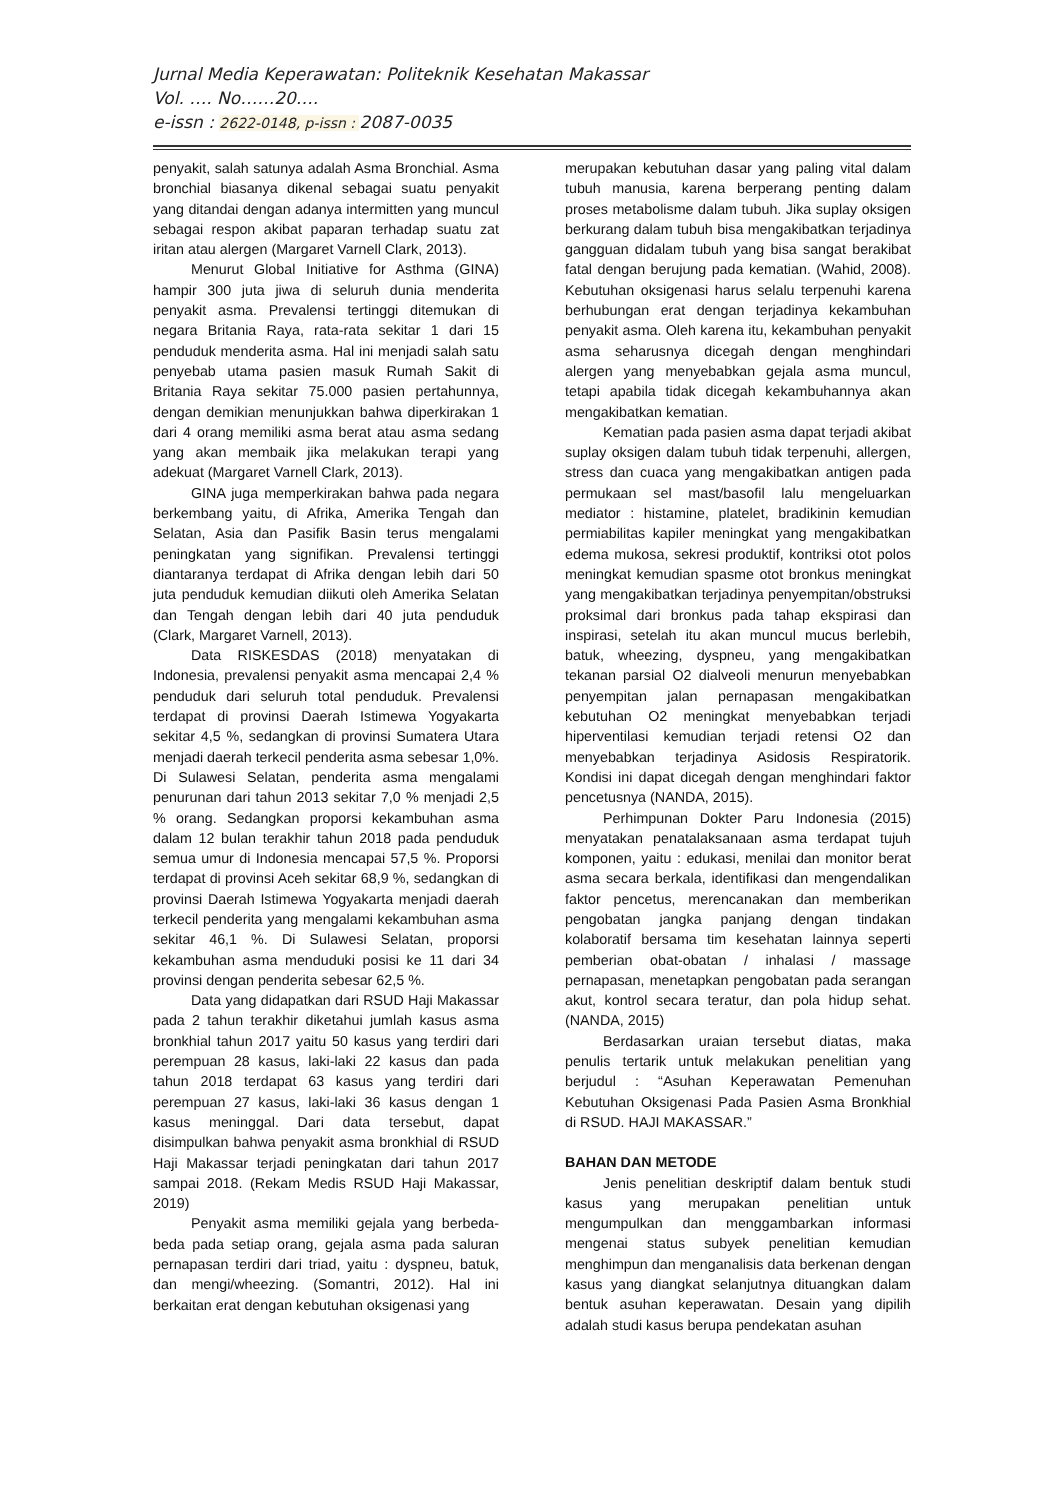Jurnal Media Keperawatan: Politeknik Kesehatan Makassar
Vol. …. No……20….
e-issn : 2622-0148, p-issn : 2087-0035
penyakit, salah satunya adalah Asma Bronchial. Asma bronchial biasanya dikenal sebagai suatu penyakit yang ditandai dengan adanya intermitten yang muncul sebagai respon akibat paparan terhadap suatu zat iritan atau alergen (Margaret Varnell Clark, 2013).
Menurut Global Initiative for Asthma (GINA) hampir 300 juta jiwa di seluruh dunia menderita penyakit asma. Prevalensi tertinggi ditemukan di negara Britania Raya, rata-rata sekitar 1 dari 15 penduduk menderita asma. Hal ini menjadi salah satu penyebab utama pasien masuk Rumah Sakit di Britania Raya sekitar 75.000 pasien pertahunnya, dengan demikian menunjukkan bahwa diperkirakan 1 dari 4 orang memiliki asma berat atau asma sedang yang akan membaik jika melakukan terapi yang adekuat (Margaret Varnell Clark, 2013).
GINA juga memperkirakan bahwa pada negara berkembang yaitu, di Afrika, Amerika Tengah dan Selatan, Asia dan Pasifik Basin terus mengalami peningkatan yang signifikan. Prevalensi tertinggi diantaranya terdapat di Afrika dengan lebih dari 50 juta penduduk kemudian diikuti oleh Amerika Selatan dan Tengah dengan lebih dari 40 juta penduduk (Clark, Margaret Varnell, 2013).
Data RISKESDAS (2018) menyatakan di Indonesia, prevalensi penyakit asma mencapai 2,4 % penduduk dari seluruh total penduduk. Prevalensi terdapat di provinsi Daerah Istimewa Yogyakarta sekitar 4,5 %, sedangkan di provinsi Sumatera Utara menjadi daerah terkecil penderita asma sebesar 1,0%. Di Sulawesi Selatan, penderita asma mengalami penurunan dari tahun 2013 sekitar 7,0 % menjadi 2,5 % orang. Sedangkan proporsi kekambuhan asma dalam 12 bulan terakhir tahun 2018 pada penduduk semua umur di Indonesia mencapai 57,5 %. Proporsi terdapat di provinsi Aceh sekitar 68,9 %, sedangkan di provinsi Daerah Istimewa Yogyakarta menjadi daerah terkecil penderita yang mengalami kekambuhan asma sekitar 46,1 %. Di Sulawesi Selatan, proporsi kekambuhan asma menduduki posisi ke 11 dari 34 provinsi dengan penderita sebesar 62,5 %.
Data yang didapatkan dari RSUD Haji Makassar pada 2 tahun terakhir diketahui jumlah kasus asma bronkhial tahun 2017 yaitu 50 kasus yang terdiri dari perempuan 28 kasus, laki-laki 22 kasus dan pada tahun 2018 terdapat 63 kasus yang terdiri dari perempuan 27 kasus, laki-laki 36 kasus dengan 1 kasus meninggal. Dari data tersebut, dapat disimpulkan bahwa penyakit asma bronkhial di RSUD Haji Makassar terjadi peningkatan dari tahun 2017 sampai 2018. (Rekam Medis RSUD Haji Makassar, 2019)
Penyakit asma memiliki gejala yang berbeda-beda pada setiap orang, gejala asma pada saluran pernapasan terdiri dari triad, yaitu : dyspneu, batuk, dan mengi/wheezing. (Somantri, 2012). Hal ini berkaitan erat dengan kebutuhan oksigenasi yang
merupakan kebutuhan dasar yang paling vital dalam tubuh manusia, karena berperang penting dalam proses metabolisme dalam tubuh. Jika suplay oksigen berkurang dalam tubuh bisa mengakibatkan terjadinya gangguan didalam tubuh yang bisa sangat berakibat fatal dengan berujung pada kematian. (Wahid, 2008). Kebutuhan oksigenasi harus selalu terpenuhi karena berhubungan erat dengan terjadinya kekambuhan penyakit asma. Oleh karena itu, kekambuhan penyakit asma seharusnya dicegah dengan menghindari alergen yang menyebabkan gejala asma muncul, tetapi apabila tidak dicegah kekambuhannya akan mengakibatkan kematian.
Kematian pada pasien asma dapat terjadi akibat suplay oksigen dalam tubuh tidak terpenuhi, allergen, stress dan cuaca yang mengakibatkan antigen pada permukaan sel mast/basofil lalu mengeluarkan mediator : histamine, platelet, bradikinin kemudian permiabilitas kapiler meningkat yang mengakibatkan edema mukosa, sekresi produktif, kontriksi otot polos meningkat kemudian spasme otot bronkus meningkat yang mengakibatkan terjadinya penyempitan/obstruksi proksimal dari bronkus pada tahap ekspirasi dan inspirasi, setelah itu akan muncul mucus berlebih, batuk, wheezing, dyspneu, yang mengakibatkan tekanan parsial O2 dialveoli menurun menyebabkan penyempitan jalan pernapasan mengakibatkan kebutuhan O2 meningkat menyebabkan terjadi hiperventilasi kemudian terjadi retensi O2 dan menyebabkan terjadinya Asidosis Respiratorik. Kondisi ini dapat dicegah dengan menghindari faktor pencetusnya (NANDA, 2015).
Perhimpunan Dokter Paru Indonesia (2015) menyatakan penatalaksanaan asma terdapat tujuh komponen, yaitu : edukasi, menilai dan monitor berat asma secara berkala, identifikasi dan mengendalikan faktor pencetus, merencanakan dan memberikan pengobatan jangka panjang dengan tindakan kolaboratif bersama tim kesehatan lainnya seperti pemberian obat-obatan / inhalasi / massage pernapasan, menetapkan pengobatan pada serangan akut, kontrol secara teratur, dan pola hidup sehat. (NANDA, 2015)
Berdasarkan uraian tersebut diatas, maka penulis tertarik untuk melakukan penelitian yang berjudul : “Asuhan Keperawatan Pemenuhan Kebutuhan Oksigenasi Pada Pasien Asma Bronkhial di RSUD. HAJI MAKASSAR.”
BAHAN DAN METODE
Jenis penelitian deskriptif dalam bentuk studi kasus yang merupakan penelitian untuk mengumpulkan dan menggambarkan informasi mengenai status subyek penelitian kemudian menghimpun dan menganalisis data berkenan dengan kasus yang diangkat selanjutnya dituangkan dalam bentuk asuhan keperawatan. Desain yang dipilih adalah studi kasus berupa pendekatan asuhan